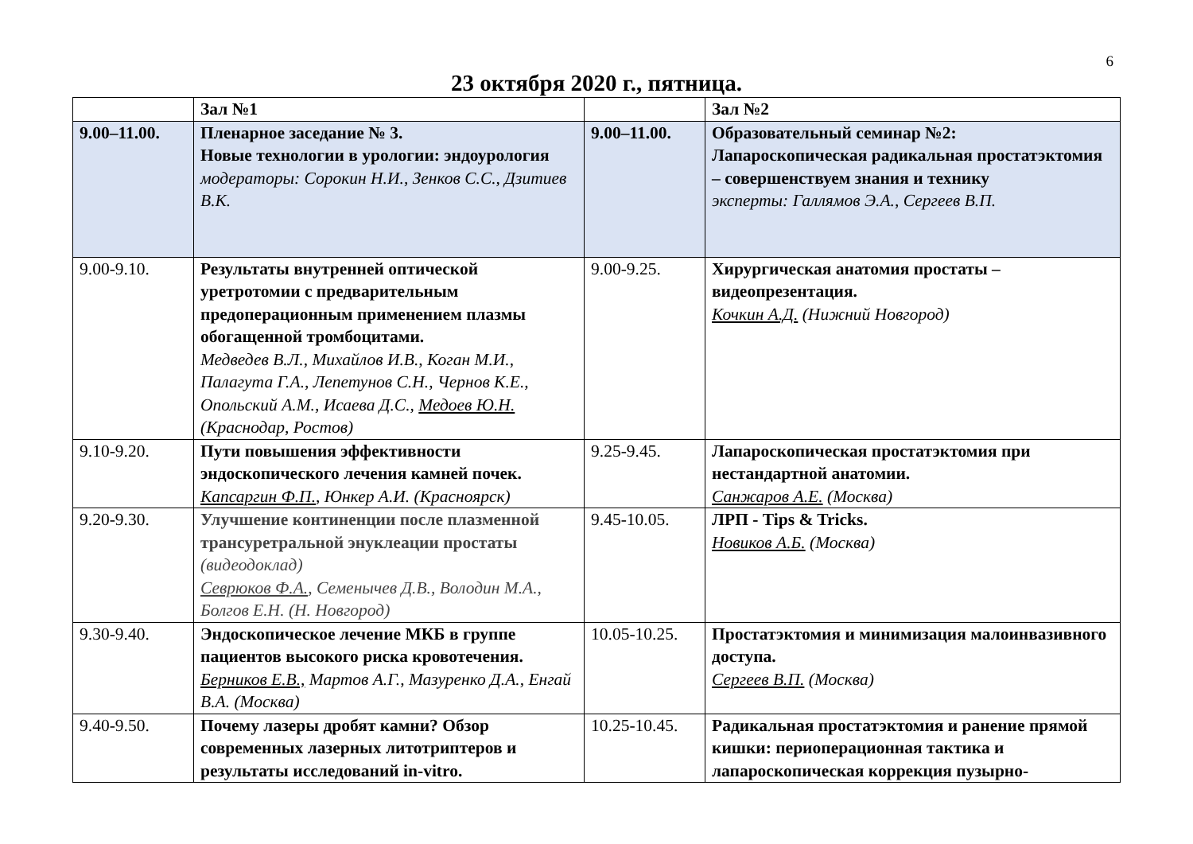6
23 октября 2020 г., пятница.
| | Зал №1 | | Зал №2 |
| 9.00–11.00. | Пленарное заседание № 3. Новые технологии в урологии: эндоурология модераторы: Сорокин Н.И., Зенков С.С., Дзитиев В.К. | 9.00–11.00. | Образовательный семинар №2: Лапароскопическая радикальная простатэктомия – совершенствуем знания и технику эксперты: Галлямов Э.А., Сергеев В.П. |
| 9.00-9.10. | Результаты внутренней оптической уретротомии с предварительным предоперационным применением плазмы обогащенной тромбоцитами. Медведев В.Л., Михайлов И.В., Коган М.И., Палагута Г.А., Лепетунов С.Н., Чернов К.Е., Опольский А.М., Исаева Д.С., Медоев Ю.Н. (Краснодар, Ростов) | 9.00-9.25. | Хирургическая анатомия простаты – видеопрезентация. Кочкин А.Д. (Нижний Новгород) |
| 9.10-9.20. | Пути повышения эффективности эндоскопического лечения камней почек. Капсаргин Ф.П. , Юнкер А.И. (Красноярск) | 9.25-9.45. | Лапароскопическая простатэктомия при нестандартной анатомии. Санжаров А.Е. (Москва) |
| 9.20-9.30. | Улучшение континенции после плазменной трансуретральной энуклеации простаты (видеодоклад) Севрюков Ф.А. , Семенычев Д.В., Володин М.А., Болгов Е.Н. (Н. Новгород) | 9.45-10.05. | ЛРП - Tips & Tricks. Новиков А.Б. (Москва) |
| 9.30-9.40. | Эндоскопическое лечение МКБ в группе пациентов высокого риска кровотечения. Берников Е.В., Мартов А.Г., Мазуренко Д.А., Енгай В.А. (Москва) | 10.05-10.25. | Простатэктомия и минимизация малоинвазивного доступа. Сергеев В.П. (Москва) |
| 9.40-9.50. | Почему лазеры дробят камни? Обзор современных лазерных литотриптеров и результаты исследований in-vitro. | 10.25-10.45. | Радикальная простатэктомия и ранение прямой кишки: периоперационная тактика и лапароскопическая коррекция пузырно- |